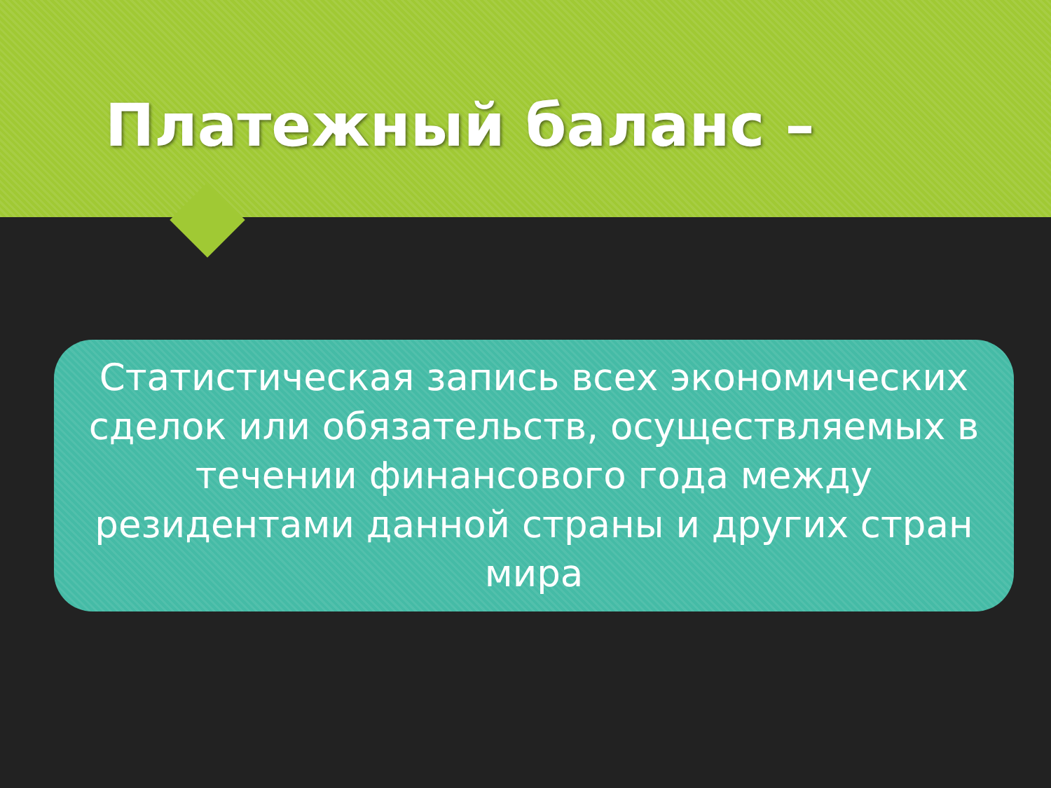Платежный баланс –
Статистическая запись всех экономических сделок или обязательств, осуществляемых в течении финансового года между резидентами данной страны и других стран мира